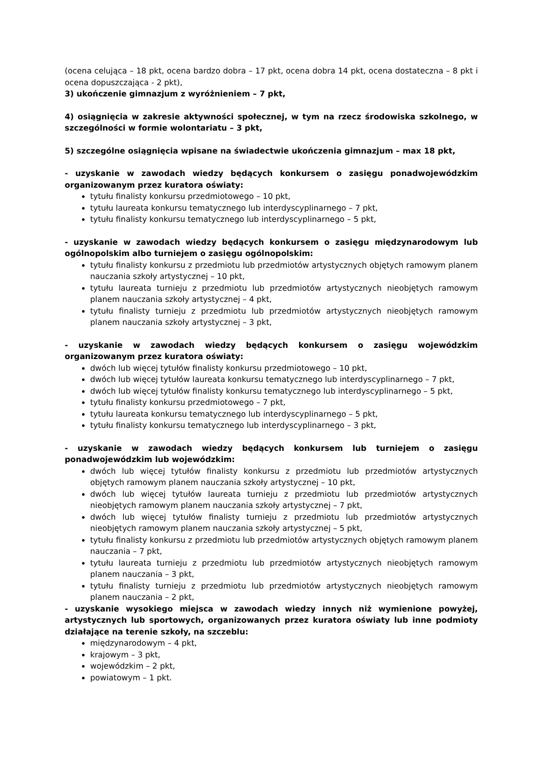(ocena celująca – 18 pkt, ocena bardzo dobra – 17 pkt, ocena dobra 14 pkt, ocena dostateczna – 8 pkt i ocena dopuszczająca - 2 pkt),
3) ukończenie gimnazjum z wyróżnieniem – 7 pkt,
4) osiągnięcia w zakresie aktywności społecznej, w tym na rzecz środowiska szkolnego, w szczególności w formie wolontariatu – 3 pkt,
5) szczególne osiągnięcia wpisane na świadectwie ukończenia gimnazjum – max 18 pkt,
- uzyskanie w zawodach wiedzy będących konkursem o zasięgu ponadwojewódzkim organizowanym przez kuratora oświaty:
tytułu finalisty konkursu przedmiotowego – 10 pkt,
tytułu laureata konkursu tematycznego lub interdyscyplinarnego – 7 pkt,
tytułu finalisty konkursu tematycznego lub interdyscyplinarnego – 5 pkt,
- uzyskanie w zawodach wiedzy będących konkursem o zasięgu międzynarodowym lub ogólnopolskim albo turniejem o zasięgu ogólnopolskim:
tytułu finalisty konkursu z przedmiotu lub przedmiotów artystycznych objętych ramowym planem nauczania szkoły artystycznej – 10 pkt,
tytułu laureata turnieju z przedmiotu lub przedmiotów artystycznych nieobjętych ramowym planem nauczania szkoły artystycznej – 4 pkt,
tytułu finalisty turnieju z przedmiotu lub przedmiotów artystycznych nieobjętych ramowym planem nauczania szkoły artystycznej – 3 pkt,
- uzyskanie w zawodach wiedzy będących konkursem o zasięgu wojewódzkim organizowanym przez kuratora oświaty:
dwóch lub więcej tytułów finalisty konkursu przedmiotowego – 10 pkt,
dwóch lub więcej tytułów laureata konkursu tematycznego lub interdyscyplinarnego – 7 pkt,
dwóch lub więcej tytułów finalisty konkursu tematycznego lub interdyscyplinarnego – 5 pkt,
tytułu finalisty konkursu przedmiotowego – 7 pkt,
tytułu laureata konkursu tematycznego lub interdyscyplinarnego – 5 pkt,
tytułu finalisty konkursu tematycznego lub interdyscyplinarnego – 3 pkt,
- uzyskanie w zawodach wiedzy będących konkursem lub turniejem o zasięgu ponadwojewódzkim lub wojewódzkim:
dwóch lub więcej tytułów finalisty konkursu z przedmiotu lub przedmiotów artystycznych objętych ramowym planem nauczania szkoły artystycznej – 10 pkt,
dwóch lub więcej tytułów laureata turnieju z przedmiotu lub przedmiotów artystycznych nieobjętych ramowym planem nauczania szkoły artystycznej – 7 pkt,
dwóch lub więcej tytułów finalisty turnieju z przedmiotu lub przedmiotów artystycznych nieobjętych ramowym planem nauczania szkoły artystycznej – 5 pkt,
tytułu finalisty konkursu z przedmiotu lub przedmiotów artystycznych objętych ramowym planem nauczania – 7 pkt,
tytułu laureata turnieju z przedmiotu lub przedmiotów artystycznych nieobjętych ramowym planem nauczania – 3 pkt,
tytułu finalisty turnieju z przedmiotu lub przedmiotów artystycznych nieobjętych ramowym planem nauczania – 2 pkt,
- uzyskanie wysokiego miejsca w zawodach wiedzy innych niż wymienione powyżej, artystycznych lub sportowych, organizowanych przez kuratora oświaty lub inne podmioty działające na terenie szkoły, na szczeblu:
międzynarodowym – 4 pkt,
krajowym – 3 pkt,
wojewódzkim – 2 pkt,
powiatowym – 1 pkt.